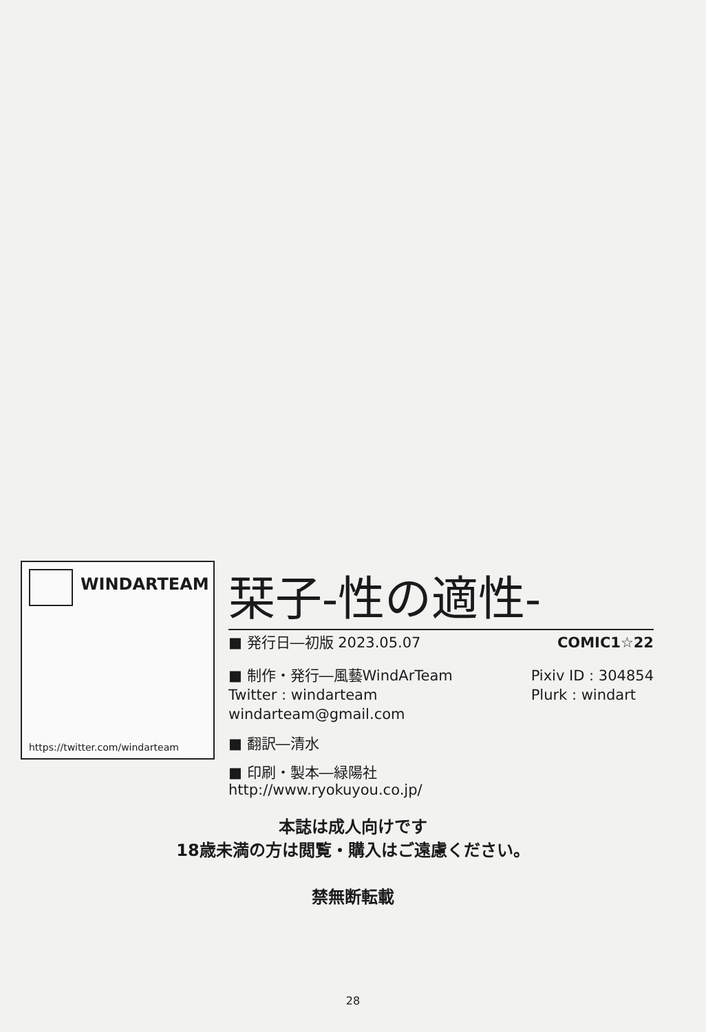WINDARTEAM
https://twitter.com/windarteam
栞子-性の適性-
■ 発行日―初版 2023.05.07 COMIC1☆22
■ 制作・発行―風藝WindArTeam
Twitter : windarteam
windarteam@gmail.com Pixiv ID : 304854
Plurk : windart
■ 翻訳―清水
■ 印刷・製本―緑陽社
http://www.ryokuyou.co.jp/
本誌は成人向けです
18歳未満の方は閲覧・購入はご遠慮ください。
禁無断転載
28